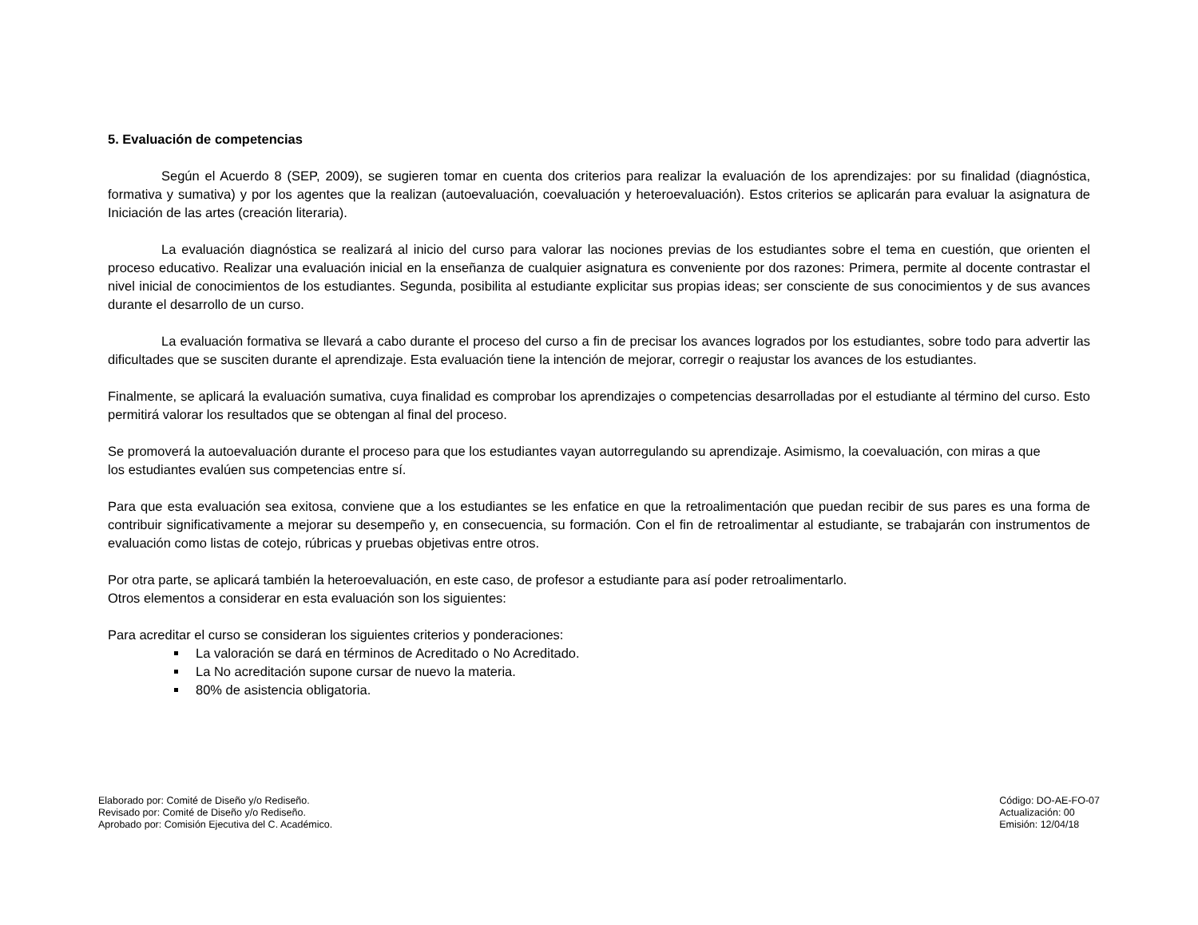5. Evaluación de competencias
Según el Acuerdo 8 (SEP, 2009), se sugieren tomar en cuenta dos criterios para realizar la evaluación de los aprendizajes: por su finalidad (diagnóstica, formativa y sumativa) y por los agentes que la realizan (autoevaluación, coevaluación y heteroevaluación). Estos criterios se aplicarán para evaluar la asignatura de Iniciación de las artes (creación literaria).
La evaluación diagnóstica se realizará al inicio del curso para valorar las nociones previas de los estudiantes sobre el tema en cuestión, que orienten el proceso educativo. Realizar una evaluación inicial en la enseñanza de cualquier asignatura es conveniente por dos razones: Primera, permite al docente contrastar el nivel inicial de conocimientos de los estudiantes. Segunda, posibilita al estudiante explicitar sus propias ideas; ser consciente de sus conocimientos y de sus avances durante el desarrollo de un curso.
La evaluación formativa se llevará a cabo durante el proceso del curso a fin de precisar los avances logrados por los estudiantes, sobre todo para advertir las dificultades que se susciten durante el aprendizaje. Esta evaluación tiene la intención de mejorar, corregir o reajustar los avances de los estudiantes.
Finalmente, se aplicará la evaluación sumativa, cuya finalidad es comprobar los aprendizajes o competencias desarrolladas por el estudiante al término del curso. Esto permitirá valorar los resultados que se obtengan al final del proceso.
Se promoverá la autoevaluación durante el proceso para que los estudiantes vayan autorregulando su aprendizaje. Asimismo, la coevaluación, con miras a que
los estudiantes evalúen sus competencias entre sí.
Para que esta evaluación sea exitosa, conviene que a los estudiantes se les enfatice en que la retroalimentación que puedan recibir de sus pares es una forma de contribuir significativamente a mejorar su desempeño y, en consecuencia, su formación. Con el fin de retroalimentar al estudiante, se trabajarán con instrumentos de evaluación como listas de cotejo, rúbricas y pruebas objetivas entre otros.
Por otra parte, se aplicará también la heteroevaluación, en este caso, de profesor a estudiante para así poder retroalimentarlo.
Otros elementos a considerar en esta evaluación son los siguientes:
Para acreditar el curso se consideran los siguientes criterios y ponderaciones:
La valoración se dará en términos de Acreditado o No Acreditado.
La No acreditación supone cursar de nuevo la materia.
80% de asistencia obligatoria.
Elaborado por: Comité de Diseño y/o Rediseño.
Revisado por: Comité de Diseño y/o Rediseño.
Aprobado por: Comisión Ejecutiva del C. Académico.
Código: DO-AE-FO-07
Actualización: 00
Emisión: 12/04/18